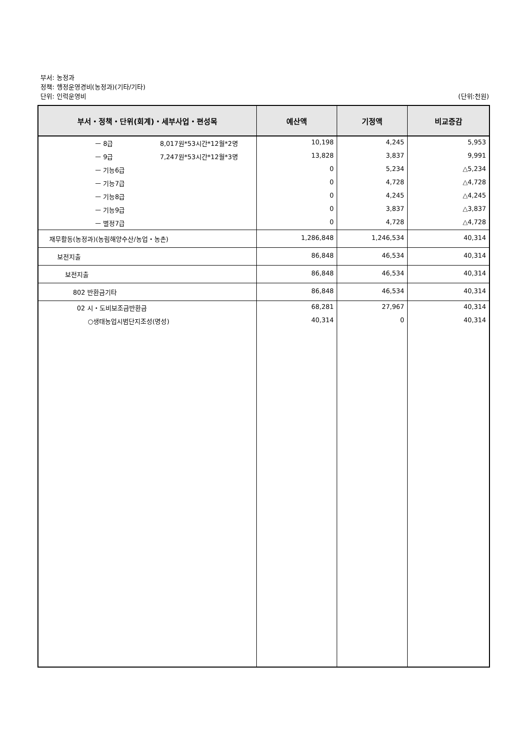부서: 농정과
정책: 행정운영경비(농정과)(기타/기타)
단위: 인력운영비 (단위:천원)
| 부서・정책・단위(회계)・세부사업・편성목 | 예산액 | 기정액 | 비교증감 |
| --- | --- | --- | --- |
| ㅡ 8급 8,017원*53시간*12월*2명 | 10,198 | 4,245 | 5,953 |
| ㅡ 9급 7,247원*53시간*12월*3명 | 13,828 | 3,837 | 9,991 |
| ㅡ 기능6급 | 0 | 5,234 | △5,234 |
| ㅡ 기능7급 | 0 | 4,728 | △4,728 |
| ㅡ 기능8급 | 0 | 4,245 | △4,245 |
| ㅡ 기능9급 | 0 | 3,837 | △3,837 |
| ㅡ 별정7급 | 0 | 4,728 | △4,728 |
| 재무활동(농정과)(농림해양수산/농업・농촌) | 1,286,848 | 1,246,534 | 40,314 |
| 보전지출 | 86,848 | 46,534 | 40,314 |
| 보전지출 | 86,848 | 46,534 | 40,314 |
| 802 반환금기타 | 86,848 | 46,534 | 40,314 |
| 02 시・도비보조금반환금 | 68,281 | 27,967 | 40,314 |
| ○생태농업시범단지조성(명성) | 40,314 | 0 | 40,314 |